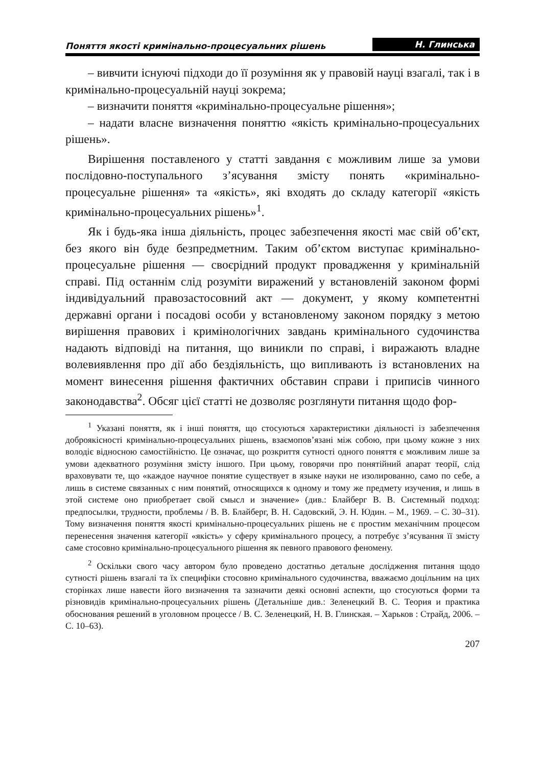Поняття якості кримінально-процесуальних рішень Н. Глинська
– вивчити існуючі підходи до її розуміння як у правовій науці взагалі, так і в кримінально-процесуальній науці зокрема;
– визначити поняття «кримінально-процесуальне рішення»;
– надати власне визначення поняттю «якість кримінально-процесуальних рішень».
Вирішення поставленого у статті завдання є можливим лише за умови послідовно-поступального з’ясування змісту понять «кримінально-процесуальне рішення» та «якість», які входять до складу категорії «якість кримінально-процесуальних рішень»<sup>1</sup>.
Як і будь-яка інша діяльність, процес забезпечення якості має свій об’єкт, без якого він буде безпредметним. Таким об’єктом виступає кримінально-процесуальне рішення — своєрідний продукт провадження у кримінальній справі. Під останнім слід розуміти виражений у встановленій законом формі індивідуальний правозастосовний акт — документ, у якому компетентні державні органи і посадові особи у встановленому законом порядку з метою вирішення правових і кримінологічних завдань кримінального судочинства надають відповіді на питання, що виникли по справі, і виражають владне волевиявлення про дії або бездіяльність, що випливають із встановлених на момент винесення рішення фактичних обставин справи і приписів чинного законодавства<sup>2</sup>. Обсяг цієї статті не дозволяє розглянути питання щодо фор-
<sup>1</sup> Указані поняття, як і інші поняття, що стосуються характеристики діяльності із забезпечення доброякісності кримінально-процесуальних рішень, взаємопов’язані між собою, при цьому кожне з них володіє відносною самостійністю. Це означає, що розкриття сутності одного поняття є можливим лише за умови адекватного розуміння змісту іншого. При цьому, говорячи про понятійний апарат теорії, слід враховувати те, що «каждое научное понятие существует в языке науки не изолированно, само по себе, а лишь в системе связанных с ним понятий, относящихся к одному и тому же предмету изучения, и лишь в этой системе оно приобретает свой смысл и значение» (див.: Блайберг В. В. Системный подход: предпосылки, трудности, проблемы / В. В. Блайберг, В. Н. Садовский, Э. Н. Юдин. – М., 1969. – С. 30–31). Тому визначення поняття якості кримінально-процесуальних рішень не є простим механічним процесом перенесення значення категорії «якість» у сферу кримінального процесу, а потребує з’ясування її змісту саме стосовно кримінально-процесуального рішення як певного правового феномену.
<sup>2</sup> Оскільки свого часу автором було проведено достатньо детальне дослідження питання щодо сутності рішень взагалі та їх специфіки стосовно кримінального судочинства, вважаємо доцільним на цих сторінках лише навести його визначення та зазначити деякі основні аспекти, що стосуються форми та різновидів кримінально-процесуальних рішень (Детальніше див.: Зеленецкий В. С. Теория и практика обоснования решений в уголовном процессе / В. С. Зеленецкий, Н. В. Глинская. – Харьков : Страйд, 2006. – С. 10–63).
207